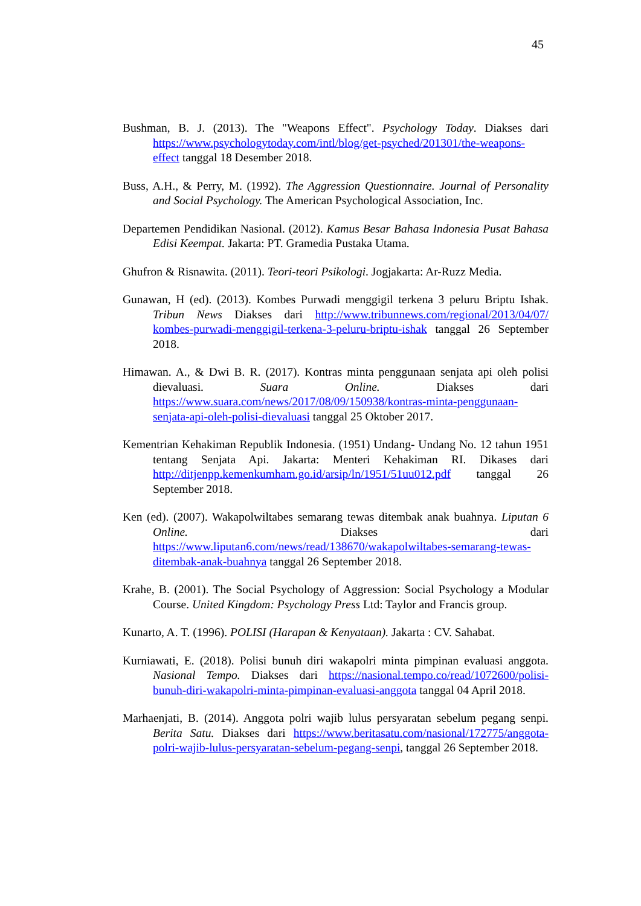45
Bushman, B. J. (2013). The "Weapons Effect". Psychology Today. Diakses dari https://www.psychologytoday.com/intl/blog/get-psyched/201301/the-weapons-effect tanggal 18 Desember 2018.
Buss, A.H., & Perry, M. (1992). The Aggression Questionnaire. Journal of Personality and Social Psychology. The American Psychological Association, Inc.
Departemen Pendidikan Nasional. (2012). Kamus Besar Bahasa Indonesia Pusat Bahasa Edisi Keempat. Jakarta: PT. Gramedia Pustaka Utama.
Ghufron & Risnawita. (2011). Teori-teori Psikologi. Jogjakarta: Ar-Ruzz Media.
Gunawan, H (ed). (2013). Kombes Purwadi menggigil terkena 3 peluru Briptu Ishak. Tribun News Diakses dari http://www.tribunnews.com/regional/2013/04/07/ kombes-purwadi-menggigil-terkena-3-peluru-briptu-ishak tanggal 26 September 2018.
Himawan. A., & Dwi B. R. (2017). Kontras minta penggunaan senjata api oleh polisi dievaluasi. Suara Online. Diakses dari https://www.suara.com/news/2017/08/09/150938/kontras-minta-penggunaan-senjata-api-oleh-polisi-dievaluasi tanggal 25 Oktober 2017.
Kementrian Kehakiman Republik Indonesia. (1951) Undang- Undang No. 12 tahun 1951 tentang Senjata Api. Jakarta: Menteri Kehakiman RI. Dikases dari http://ditjenpp.kemenkumham.go.id/arsip/ln/1951/51uu012.pdf tanggal 26 September 2018.
Ken (ed). (2007). Wakapolwiltabes semarang tewas ditembak anak buahnya. Liputan 6 Online. Diakses dari https://www.liputan6.com/news/read/138670/wakapolwiltabes-semarang-tewas-ditembak-anak-buahnya tanggal 26 September 2018.
Krahe, B. (2001). The Social Psychology of Aggression: Social Psychology a Modular Course. United Kingdom: Psychology Press Ltd: Taylor and Francis group.
Kunarto, A. T. (1996). POLISI (Harapan & Kenyataan). Jakarta : CV. Sahabat.
Kurniawati, E. (2018). Polisi bunuh diri wakapolri minta pimpinan evaluasi anggota. Nasional Tempo. Diakses dari https://nasional.tempo.co/read/1072600/polisi-bunuh-diri-wakapolri-minta-pimpinan-evaluasi-anggota tanggal 04 April 2018.
Marhaenjati, B. (2014). Anggota polri wajib lulus persyaratan sebelum pegang senpi. Berita Satu. Diakses dari https://www.beritasatu.com/nasional/172775/anggota-polri-wajib-lulus-persyaratan-sebelum-pegang-senpi, tanggal 26 September 2018.